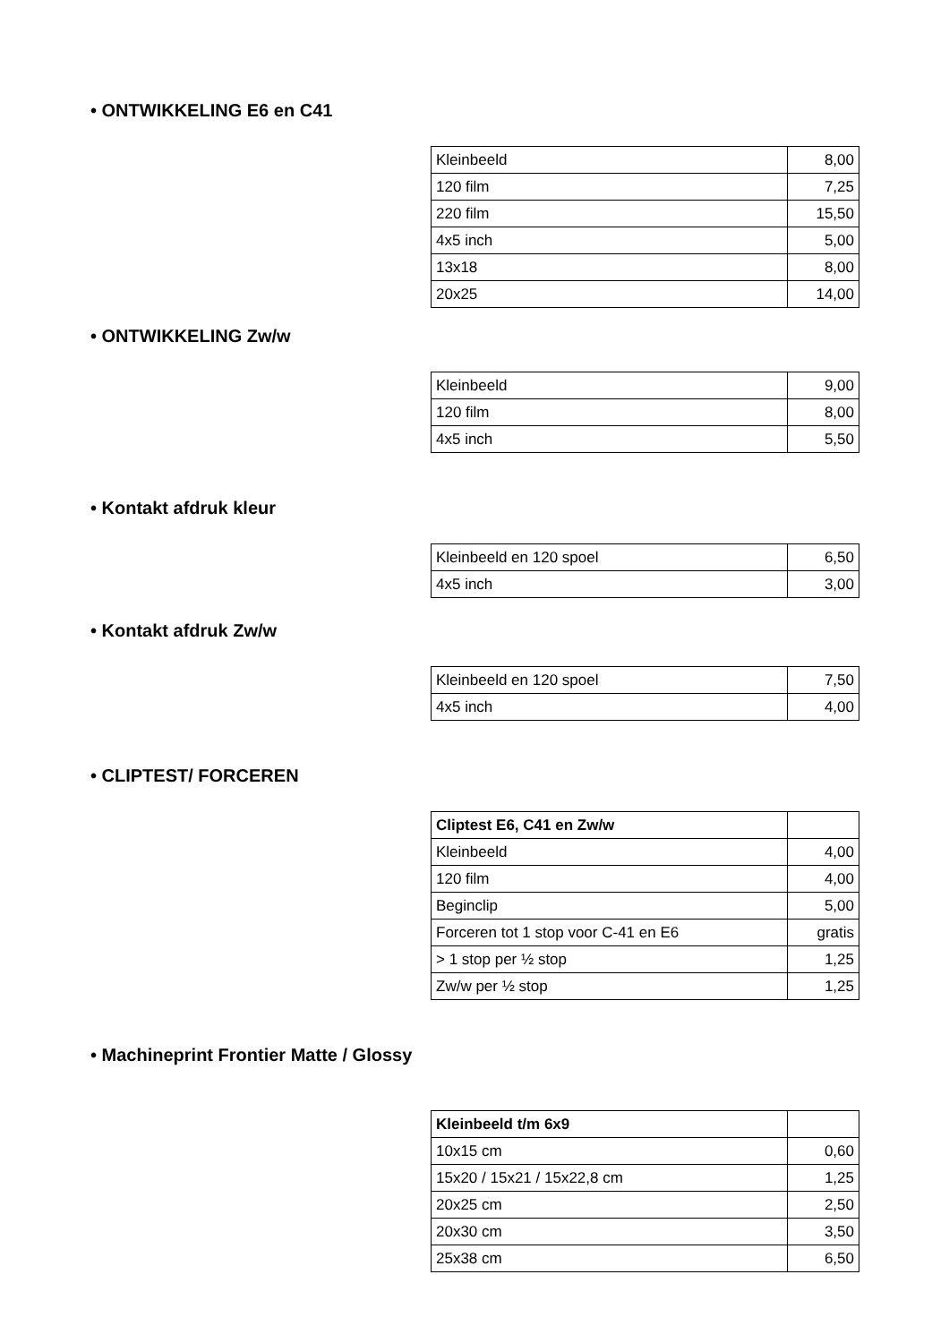• ONTWIKKELING E6 en C41
| Kleinbeeld | 8,00 |
| 120 film | 7,25 |
| 220 film | 15,50 |
| 4x5 inch | 5,00 |
| 13x18 | 8,00 |
| 20x25 | 14,00 |
• ONTWIKKELING Zw/w
| Kleinbeeld | 9,00 |
| 120 film | 8,00 |
| 4x5 inch | 5,50 |
• Kontakt afdruk kleur
| Kleinbeeld en 120 spoel | 6,50 |
| 4x5 inch | 3,00 |
• Kontakt afdruk Zw/w
| Kleinbeeld en 120 spoel | 7,50 |
| 4x5 inch | 4,00 |
• CLIPTEST/ FORCEREN
| Cliptest E6, C41 en Zw/w | |
| Kleinbeeld | 4,00 |
| 120 film | 4,00 |
| Beginclip | 5,00 |
| Forceren tot 1 stop voor C-41 en E6 | gratis |
| > 1 stop per ½ stop | 1,25 |
| Zw/w per ½ stop | 1,25 |
• Machineprint Frontier Matte / Glossy
| Kleinbeeld t/m 6x9 | |
| 10x15 cm | 0,60 |
| 15x20 / 15x21 / 15x22,8 cm | 1,25 |
| 20x25 cm | 2,50 |
| 20x30 cm | 3,50 |
| 25x38 cm | 6,50 |